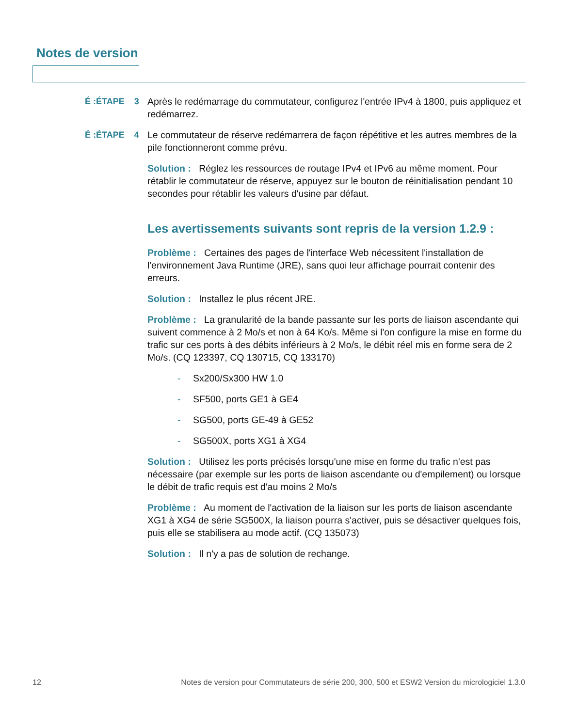Notes de version
É :ÉTAPE 3 Après le redémarrage du commutateur, configurez l'entrée IPv4 à 1800, puis appliquez et redémarrez.
É :ÉTAPE 4 Le commutateur de réserve redémarrera de façon répétitive et les autres membres de la pile fonctionneront comme prévu.
Solution : Réglez les ressources de routage IPv4 et IPv6 au même moment. Pour rétablir le commutateur de réserve, appuyez sur le bouton de réinitialisation pendant 10 secondes pour rétablir les valeurs d'usine par défaut.
Les avertissements suivants sont repris de la version 1.2.9 :
Problème : Certaines des pages de l'interface Web nécessitent l'installation de l'environnement Java Runtime (JRE), sans quoi leur affichage pourrait contenir des erreurs.
Solution : Installez le plus récent JRE.
Problème : La granularité de la bande passante sur les ports de liaison ascendante qui suivent commence à 2 Mo/s et non à 64 Ko/s. Même si l'on configure la mise en forme du trafic sur ces ports à des débits inférieurs à 2 Mo/s, le débit réel mis en forme sera de 2 Mo/s. (CQ 123397, CQ 130715, CQ 133170)
- Sx200/Sx300 HW 1.0
- SF500, ports GE1 à GE4
- SG500, ports GE-49 à GE52
- SG500X, ports XG1 à XG4
Solution : Utilisez les ports précisés lorsqu'une mise en forme du trafic n'est pas nécessaire (par exemple sur les ports de liaison ascendante ou d'empilement) ou lorsque le débit de trafic requis est d'au moins 2 Mo/s
Problème : Au moment de l'activation de la liaison sur les ports de liaison ascendante XG1 à XG4 de série SG500X, la liaison pourra s'activer, puis se désactiver quelques fois, puis elle se stabilisera au mode actif. (CQ 135073)
Solution : Il n'y a pas de solution de rechange.
12 Notes de version pour Commutateurs de série 200, 300, 500 et ESW2 Version du micrologiciel 1.3.0